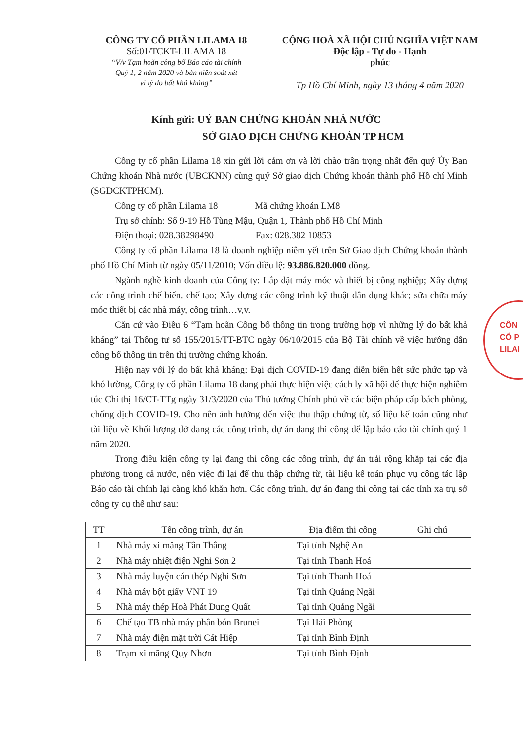CÔNG TY CỔ PHẦN LILAMA 18
Số:01/TCKT-LILAMA 18
“V/v Tạm hoãn công bố Báo cáo tài chính
Quý 1, 2 năm 2020 và bán niên soát xét
vì lý do bất khả kháng”
CỘNG HOÀ XÃ HỘI CHỦ NGHĨA VIỆT NAM
Độc lập - Tự do - Hạnh phúc
Tp Hồ Chí Minh, ngày 13 tháng 4 năm 2020
Kính gửi: UỶ BAN CHỨNG KHOÁN NHÀ NƯỚC
SỞ GIAO DỊCH CHỨNG KHOÁN TP HCM
Công ty cổ phần Lilama 18 xin gửi lời cảm ơn và lời chào trân trọng nhất đến quý Ủy Ban Chứng khoán Nhà nước (UBCKNN) cùng quý Sở giao dịch Chứng khoán thành phố Hồ chí Minh (SGDCKTPHCM).
Công ty cổ phần Lilama 18 Mã chứng khoán LM8
Trụ sở chính: Số 9-19 Hồ Tùng Mậu, Quận 1, Thành phố Hồ Chí Minh
Điện thoại: 028.38298490 Fax: 028.382 10853
Công ty cổ phần Lilama 18 là doanh nghiệp niêm yết trên Sở Giao dịch Chứng khoán thành phố Hồ Chí Minh từ ngày 05/11/2010; Vốn điều lệ: 93.886.820.000 đồng.
Ngành nghề kinh doanh của Công ty: Lắp đặt máy móc và thiết bị công nghiệp; Xây dựng các công trình chế biến, chế tạo; Xây dựng các công trình kỹ thuật dân dụng khác; sữa chữa máy móc thiết bị các nhà máy, công trình…v,v.
Căn cứ vào Điều 6 “Tạm hoãn Công bố thông tin trong trường hợp vì những lý do bất khả kháng” tại Thông tư số 155/2015/TT-BTC ngày 06/10/2015 của Bộ Tài chính về việc hướng dẫn công bố thông tin trên thị trường chứng khoán.
Hiện nay với lý do bất khả kháng: Đại dịch COVID-19 đang diễn biến hết sức phức tạp và khó lường, Công ty cổ phần Lilama 18 đang phải thực hiện việc cách ly xã hội để thực hiện nghiêm túc Chỉ thị 16/CT-TTg ngày 31/3/2020 của Thủ tướng Chính phủ về các biện pháp cấp bách phòng, chống dịch COVID-19. Cho nên ảnh hưởng đến việc thu thập chứng từ, số liệu kế toán cũng như tài liệu về Khối lượng dở dang các công trình, dự án đang thi công để lập báo cáo tài chính quý 1 năm 2020.
Trong điều kiện công ty lại đang thi công các công trình, dự án trải rộng khắp tại các địa phương trong cả nước, nên việc đi lại để thu thập chứng từ, tài liệu kế toán phục vụ công tác lập Báo cáo tài chính lại càng khó khăn hơn. Các công trình, dự án đang thi công tại các tỉnh xa trụ sở công ty cụ thể như sau:
| TT | Tên công trình, dự án | Địa điểm thi công | Ghi chú |
| --- | --- | --- | --- |
| 1 | Nhà máy xi măng Tân Thắng | Tại tỉnh Nghệ An | |
| 2 | Nhà máy nhiệt điện Nghi Sơn 2 | Tại tỉnh Thanh Hoá | |
| 3 | Nhà máy luyện cán thép Nghi Sơn | Tại tỉnh Thanh Hoá | |
| 4 | Nhà máy bột giấy VNT 19 | Tại tỉnh Quảng Ngãi | |
| 5 | Nhà máy thép Hoà Phát Dung Quất | Tại tỉnh Quảng Ngãi | |
| 6 | Chế tạo TB nhà máy phân bón Brunei | Tại Hải Phòng | |
| 7 | Nhà máy điện mặt trời Cát Hiệp | Tại tỉnh Bình Định | |
| 8 | Trạm xi măng Quy Nhơn | Tại tỉnh Bình Định | |
CÔN
CỔ P
LILAI